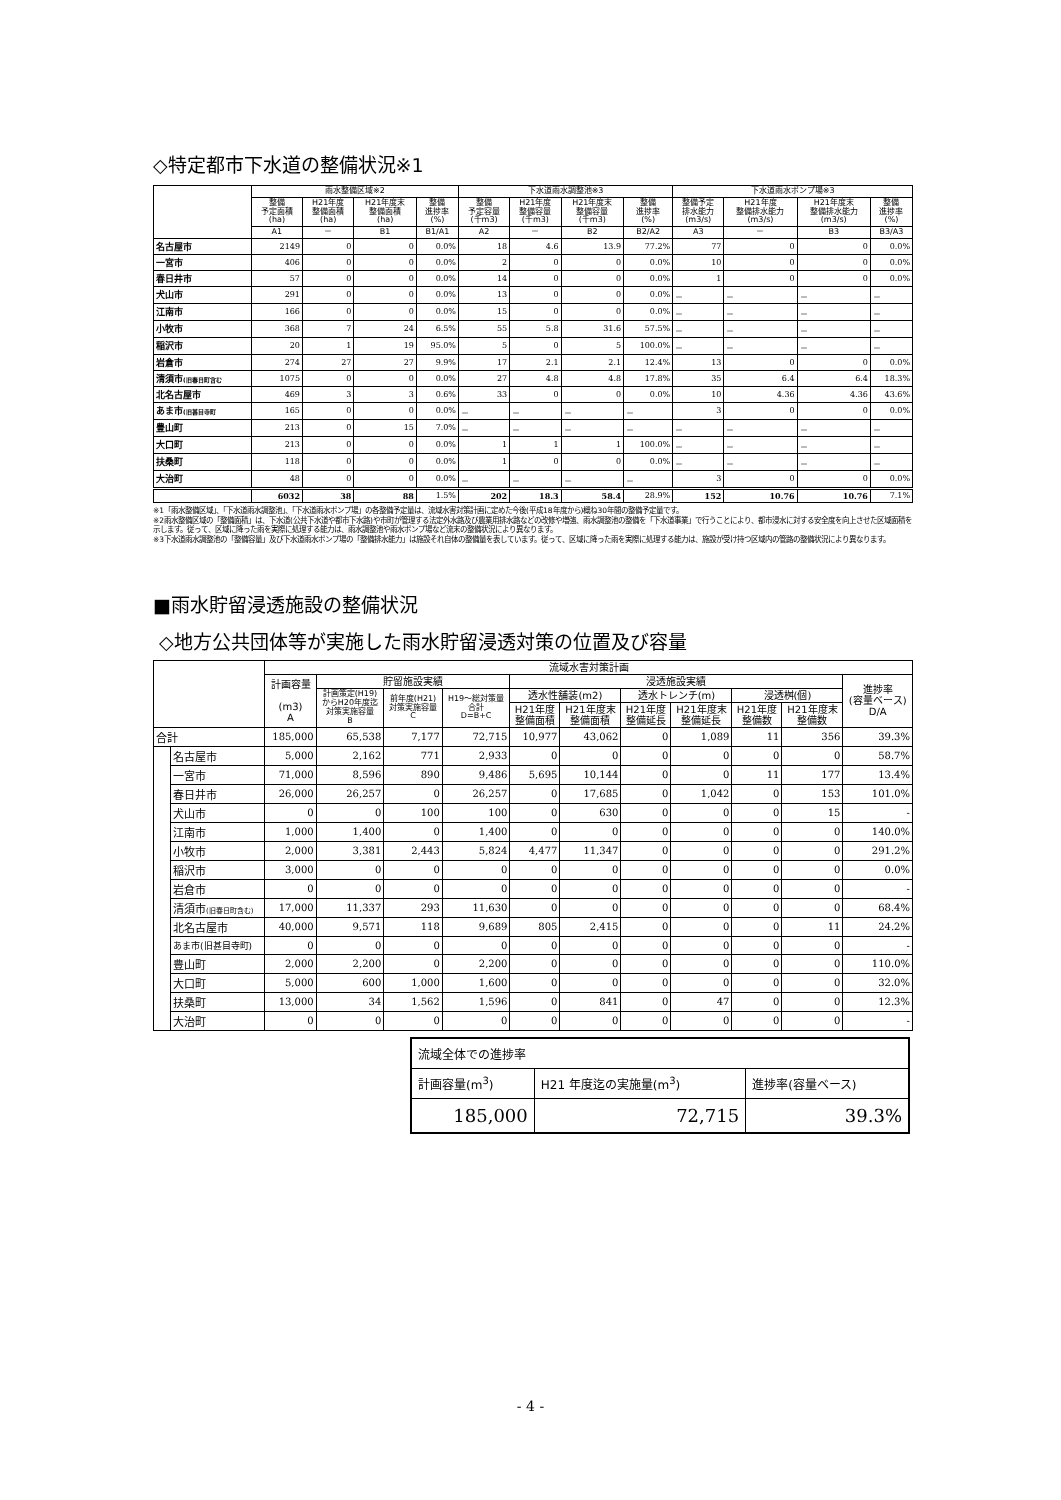◇特定都市下水道の整備状況※1
| | 雨水整備区域※2 | | | | 下水道雨水調整池※3 | | | | 下水道雨水ポンプ場※3 | | | |
| --- | --- | --- | --- | --- | --- | --- | --- | --- | --- | --- | --- | --- |
| | 整備 予定面積 (ha) | H21年度 整備面積 (ha) | H21年度末 整備面積 (ha) | 整備 進捗率 (%) | 整備 予定容量 (千m3) | H21年度 整備容量 (千m3) | H21年度末 整備容量 (千m3) | 整備 進捗率 (%) | 整備予定 排水能力 (m3/s) | H21年度 整備排水能力 (m3/s) | H21年度末 整備排水能力 (m3/s) | 整備 進捗率 (%) |
| | A1 | － | B1 | B1/A1 | A2 | － | B2 | B2/A2 | A3 | － | B3 | B3/A3 |
| 名古屋市 | 2149 | 0 | 0 | 0.0% | 18 | 4.6 | 13.9 | 77.2% | 77 | 0 | 0 | 0.0% |
| 一宮市 | 406 | 0 | 0 | 0.0% | 2 | 0 | 0 | 0.0% | 10 | 0 | 0 | 0.0% |
| 春日井市 | 57 | 0 | 0 | 0.0% | 14 | 0 | 0 | 0.0% | 1 | 0 | 0 | 0.0% |
| 犬山市 | 291 | 0 | 0 | 0.0% | 13 | 0 | 0 | 0.0% | － | － | － | － |
| 江南市 | 166 | 0 | 0 | 0.0% | 15 | 0 | 0 | 0.0% | － | － | － | － |
| 小牧市 | 368 | 7 | 24 | 6.5% | 55 | 5.8 | 31.6 | 57.5% | － | － | － | － |
| 稲沢市 | 20 | 1 | 19 | 95.0% | 5 | 0 | 5 | 100.0% | － | － | － | － |
| 岩倉市 | 274 | 27 | 27 | 9.9% | 17 | 2.1 | 2.1 | 12.4% | 13 | 0 | 0 | 0.0% |
| 清須市 (旧春日町含む | 1075 | 0 | 0 | 0.0% | 27 | 4.8 | 4.8 | 17.8% | 35 | 6.4 | 6.4 | 18.3% |
| 北名古屋市 | 469 | 3 | 3 | 0.6% | 33 | 0 | 0 | 0.0% | 10 | 4.36 | 4.36 | 43.6% |
| あま市 (旧甚目寺町 | 165 | 0 | 0 | 0.0% | － | － | － | － | 3 | 0 | 0 | 0.0% |
| 豊山町 | 213 | 0 | 15 | 7.0% | － | － | － | － | － | － | － | － |
| 大口町 | 213 | 0 | 0 | 0.0% | 1 | 1 | 1 | 100.0% | － | － | － | － |
| 扶桑町 | 118 | 0 | 0 | 0.0% | 1 | 0 | 0 | 0.0% | － | － | － | － |
| 大治町 | 48 | 0 | 0 | 0.0% | － | － | － | － | 3 | 0 | 0 | 0.0% |
| | 6032 | 38 | 88 | 1.5% | 202 | 18.3 | 58.4 | 28.9% | 152 | 10.76 | 10.76 | 7.1% |
※1「雨水整備区域」、「下水道雨水調整池」、「下水道雨水ポンプ場」の各整備予定量は、流域水害対策計画に定めた今後(平成18年度から)概ね30年間の整備予定量です。
※2雨水整備区域の「整備面積」は、下水道(公共下水道や都市下水路)や市町が管理する法定外水路及び農業用排水路などの改修や増強、雨水調整池の整備を「下水道事業」で行うことにより、都市浸水に対する安全度を向上させた区域面積を示します。従って、区域に降った雨を実際に処理する能力は、雨水調整池や雨水ポンプ場など流末の整備状況により異なります。
※3下水道雨水調整池の「整備容量」及び下水道雨水ポンプ場の「整備排水能力」は施設それ自体の整備量を表しています。従って、区域に降った雨を実際に処理する能力は、施設が受け持つ区域内の管路の整備状況により異なります。
■雨水貯留浸透施設の整備状況
◇地方公共団体等が実施した雨水貯留浸透対策の位置及び容量
| | | 流域水害対策計画 | | | | | | | | | | |
| --- | --- | --- | --- | --- | --- | --- | --- | --- | --- | --- | --- | --- |
| | | 計画容量 (m3) A | 貯留施設実績 | | | 浸透施設実績 | | | | | | 進捗率 (容量ベース) D/A |
| | | | 計画策定(H19) からH20年度迄 対策実施容量 B | 前年度(H21) 対策実施容量 C | H19～総対策量 合計 D=B+C | 透水性舗装(m2) | | 透水トレンチ(m) | | 浸透桝(個) | | |
| | | | | | | H21年度 整備面積 | H21年度末 整備面積 | H21年度 整備延長 | H21年度末 整備延長 | H21年度 整備数 | H21年度末 整備数 | |
| 合計 | | 185,000 | 65,538 | 7,177 | 72,715 | 10,977 | 43,062 | 0 | 1,089 | 11 | 356 | 39.3% |
| | 名古屋市 | 5,000 | 2,162 | 771 | 2,933 | 0 | 0 | 0 | 0 | 0 | 0 | 58.7% |
| | 一宮市 | 71,000 | 8,596 | 890 | 9,486 | 5,695 | 10,144 | 0 | 0 | 11 | 177 | 13.4% |
| | 春日井市 | 26,000 | 26,257 | 0 | 26,257 | 0 | 17,685 | 0 | 1,042 | 0 | 153 | 101.0% |
| | 犬山市 | 0 | 0 | 100 | 100 | 0 | 630 | 0 | 0 | 0 | 15 | - |
| | 江南市 | 1,000 | 1,400 | 0 | 1,400 | 0 | 0 | 0 | 0 | 0 | 0 | 140.0% |
| | 小牧市 | 2,000 | 3,381 | 2,443 | 5,824 | 4,477 | 11,347 | 0 | 0 | 0 | 0 | 291.2% |
| | 稲沢市 | 3,000 | 0 | 0 | 0 | 0 | 0 | 0 | 0 | 0 | 0 | 0.0% |
| | 岩倉市 | 0 | 0 | 0 | 0 | 0 | 0 | 0 | 0 | 0 | 0 | - |
| | 清須市 (旧春日町含む) | 17,000 | 11,337 | 293 | 11,630 | 0 | 0 | 0 | 0 | 0 | 0 | 68.4% |
| | 北名古屋市 | 40,000 | 9,571 | 118 | 9,689 | 805 | 2,415 | 0 | 0 | 0 | 11 | 24.2% |
| | あま市(旧甚目寺町) | 0 | 0 | 0 | 0 | 0 | 0 | 0 | 0 | 0 | 0 | - |
| | 豊山町 | 2,000 | 2,200 | 0 | 2,200 | 0 | 0 | 0 | 0 | 0 | 0 | 110.0% |
| | 大口町 | 5,000 | 600 | 1,000 | 1,600 | 0 | 0 | 0 | 0 | 0 | 0 | 32.0% |
| | 扶桑町 | 13,000 | 34 | 1,562 | 1,596 | 0 | 841 | 0 | 47 | 0 | 0 | 12.3% |
| | 大治町 | 0 | 0 | 0 | 0 | 0 | 0 | 0 | 0 | 0 | 0 | - |
| 流域全体での進捗率 | | |
| 計画容量(m<sup>3</sup>) | H21 年度迄の実施量(m<sup>3</sup>) | 進捗率(容量ベース) |
| 185,000 | 72,715 | 39.3% |
- 4 -